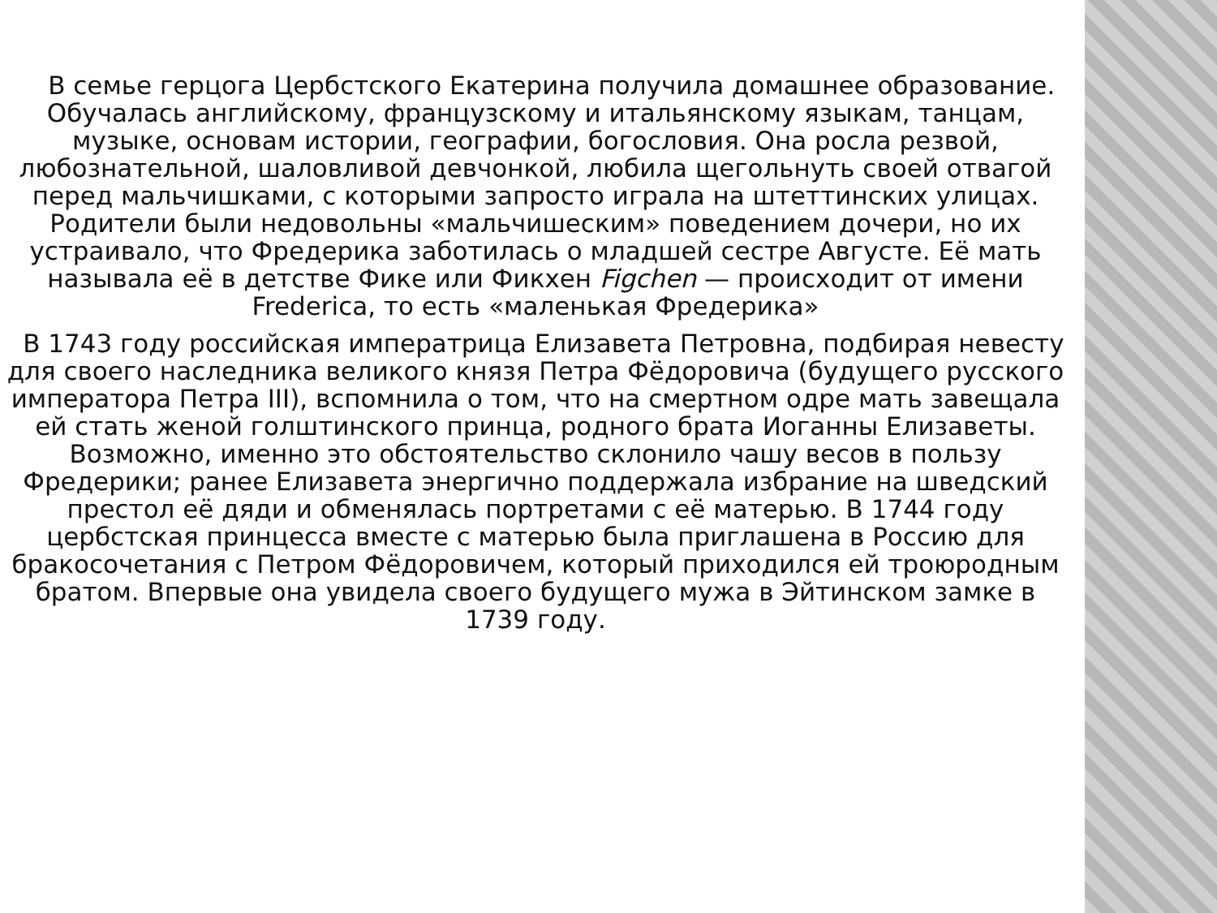В семье герцога Цербстского Екатерина получила домашнее образование. Обучалась английскому, французскому и итальянскому языкам, танцам, музыке, основам истории, географии, богословия. Она росла резвой, любознательной, шаловливой девчонкой, любила щегольнуть своей отвагой перед мальчишками, с которыми запросто играла на штеттинских улицах. Родители были недовольны «мальчишеским» поведением дочери, но их устраивало, что Фредерика заботилась о младшей сестре Августе. Её мать называла её в детстве Фике или Фикхен Figchen — происходит от имени Frederica, то есть «маленькая Фредерика»
В 1743 году российская императрица Елизавета Петровна, подбирая невесту для своего наследника великого князя Петра Фёдоровича (будущего русского императора Петра III), вспомнила о том, что на смертном одре мать завещала ей стать женой голштинского принца, родного брата Иоганны Елизаветы. Возможно, именно это обстоятельство склонило чашу весов в пользу Фредерики; ранее Елизавета энергично поддержала избрание на шведский престол её дяди и обменялась портретами с её матерью. В 1744 году цербстская принцесса вместе с матерью была приглашена в Россию для бракосочетания с Петром Фёдоровичем, который приходился ей троюродным братом. Впервые она увидела своего будущего мужа в Эйтинском замке в 1739 году.